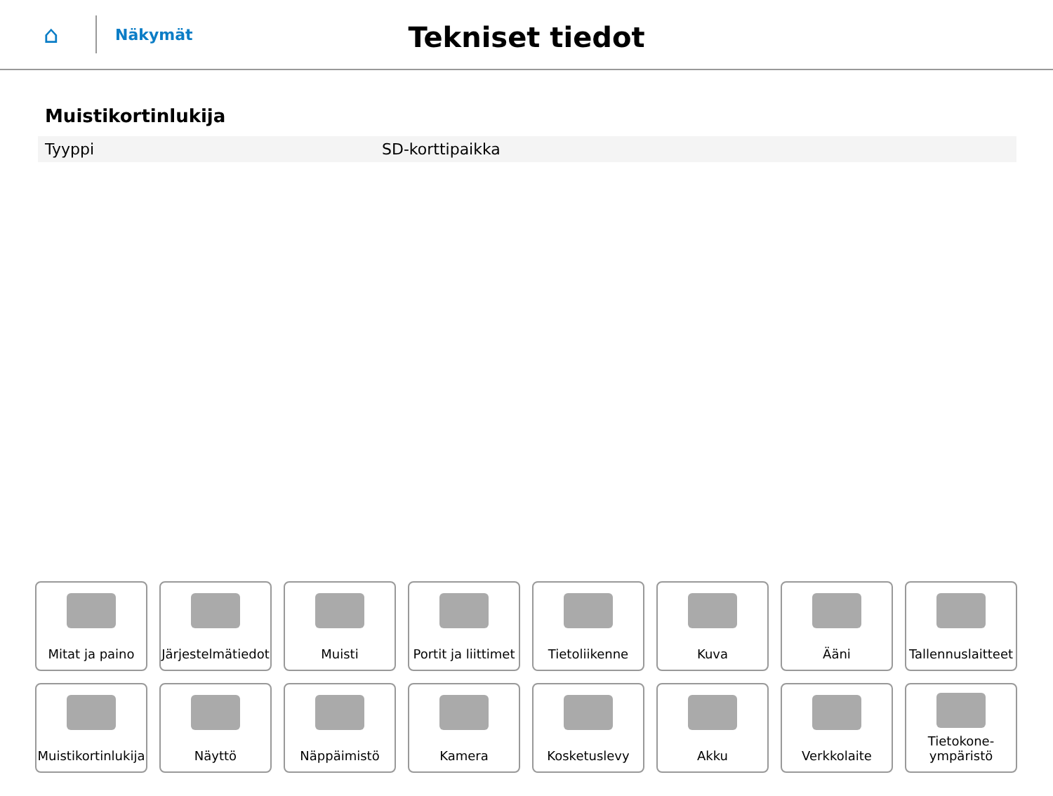⌂
Näkymät
Tekniset tiedot
Muistikortinlukija
| Tyyppi | SD-korttipaikka |
Mitat ja paino
Järjestelmätiedot
Muisti
Portit ja liittimet
Tietoliikenne
Kuva
Ääni
Tallennuslaitteet
Muistikortinlukija
Näyttö
Näppäimistö
Kamera
Kosketuslevy
Akku
Verkkolaite
Tietokone-
ympäristö